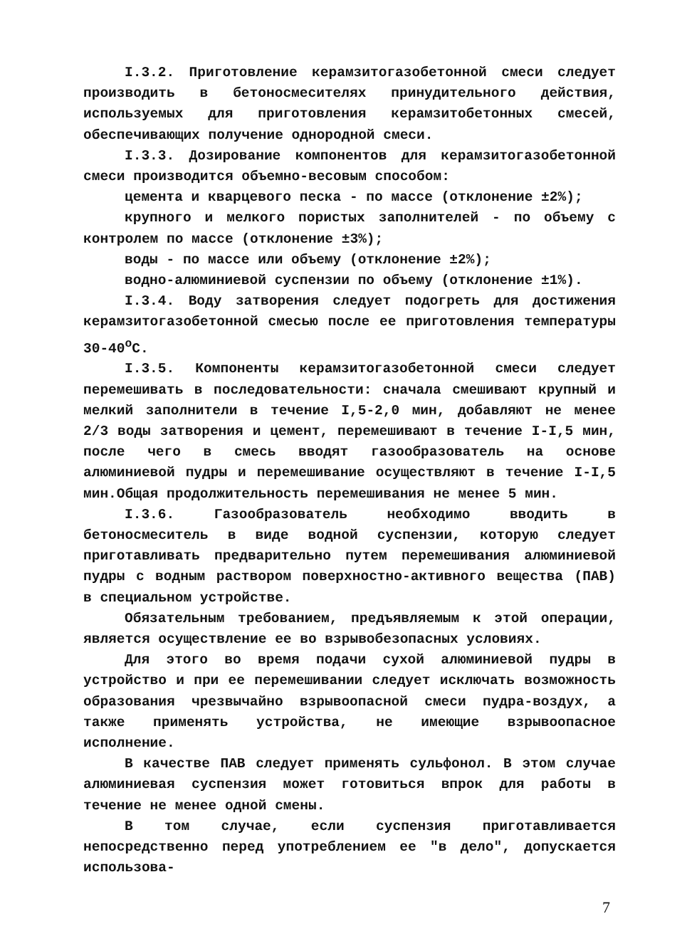I.3.2. Приготовление керамзитогазобетонной смеси следует производить в бетоносмесителях принудительного действия, используемых для приготовления керамзитобетонных смесей, обеспечивающих получение однородной смеси.
I.3.3. Дозирование компонентов для керамзитогазобетонной смеси производится объемно-весовым способом:
цемента и кварцевого песка - по массе (отклонение ±2%);
крупного и мелкого пористых заполнителей - по объему с контролем по массе (отклонение ±3%);
воды - по массе или объему (отклонение ±2%);
водно-алюминиевой суспензии по объему (отклонение ±1%).
I.3.4. Воду затворения следует подогреть для достижения керамзитогазобетонной смесью после ее приготовления температуры 30-40<sup>о</sup>С.
I.3.5. Компоненты керамзитогазобетонной смеси следует перемешивать в последовательности: сначала смешивают крупный и мелкий заполнители в течение I,5-2,0 мин, добавляют не менее 2/3 воды затворения и цемент, перемешивают в течение I-I,5 мин, после чего в смесь вводят газообразователь на основе алюминиевой пудры и перемешивание осуществляют в течение I-I,5 мин.Общая продолжительность перемешивания не менее 5 мин.
I.3.6. Газообразователь необходимо вводить в бетоносмеситель в виде водной суспензии, которую следует приготавливать предварительно путем перемешивания алюминиевой пудры с водным раствором поверхностно-активного вещества (ПАВ) в специальном устройстве.
Обязательным требованием, предъявляемым к этой операции, является осуществление ее во взрывобезопасных условиях.
Для этого во время подачи сухой алюминиевой пудры в устройство и при ее перемешивании следует исключать возможность образования чрезвычайно взрывоопасной смеси пудра-воздух, а также применять устройства, не имеющие взрывоопасное исполнение.
В качестве ПАВ следует применять сульфонол. В этом случае алюминиевая суспензия может готовиться впрок для работы в течение не менее одной смены.
В том случае, если суспензия приготавливается непосредственно перед употреблением ее "в дело", допускается использова-
7